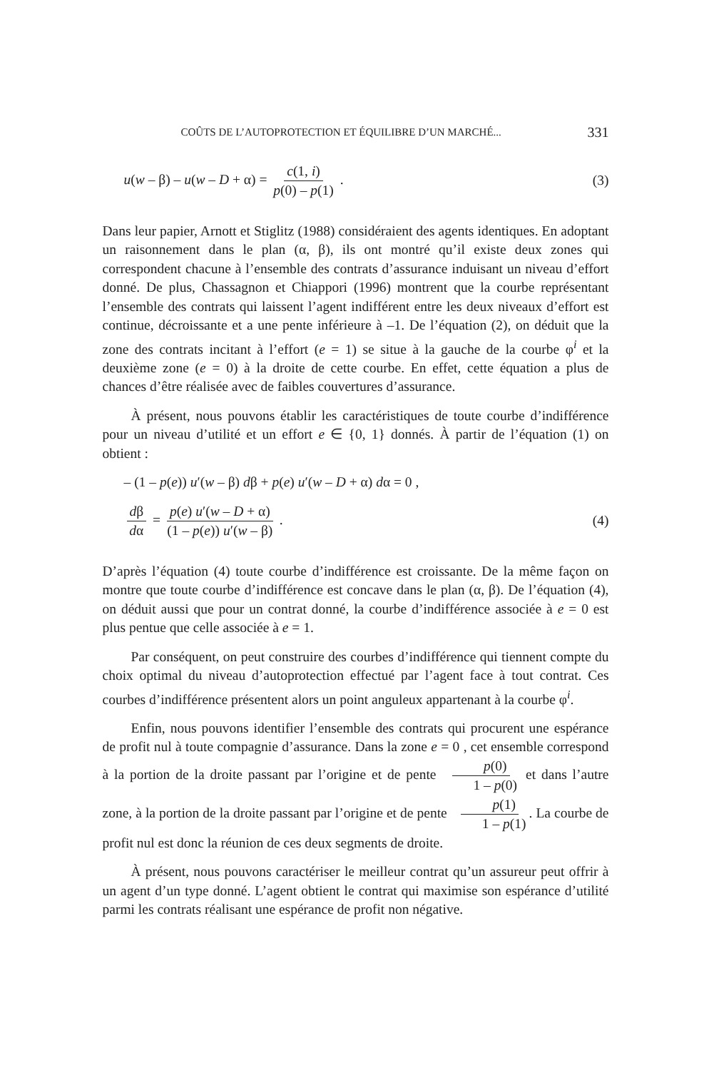COÛTS DE L’AUTOPROTECTION ET ÉQUILIBRE D’UN MARCHÉ... 331
u(w – β) – u(w – D + α) = c(1, i) p(0) – p(1) . (3)
Dans leur papier, Arnott et Stiglitz (1988) considéraient des agents identiques. En adoptant un raisonnement dans le plan (α, β), ils ont montré qu’il existe deux zones qui correspondent chacune à l’ensemble des contrats d’assurance induisant un niveau d’effort donné. De plus, Chassagnon et Chiappori (1996) montrent que la courbe représentant l’ensemble des contrats qui laissent l’agent indifférent entre les deux niveaux d’effort est continue, décroissante et a une pente inférieure à –1. De l’équation (2), on déduit que la zone des contrats incitant à l’effort (e = 1) se situe à la gauche de la courbe φ<sup>i</sup> et la deuxième zone (e = 0) à la droite de cette courbe. En effet, cette équation a plus de chances d’être réalisée avec de faibles couvertures d’assurance.
À présent, nous pouvons établir les caractéristiques de toute courbe d’indifférence pour un niveau d’utilité et un effort e ∈ {0, 1} donnés. À partir de l’équation (1) on obtient :
– (1 – p(e)) u′(w – β) dβ + p(e) u′(w – D + α) dα = 0 ,
dβ dα = p(e) u′(w – D + α) (1 – p(e)) u′(w – β) . (4)
D’après l’équation (4) toute courbe d’indifférence est croissante. De la même façon on montre que toute courbe d’indifférence est concave dans le plan (α, β). De l’équation (4), on déduit aussi que pour un contrat donné, la courbe d’indifférence associée à e = 0 est plus pentue que celle associée à e = 1.
Par conséquent, on peut construire des courbes d’indifférence qui tiennent compte du choix optimal du niveau d’autoprotection effectué par l’agent face à tout contrat. Ces courbes d’indifférence présentent alors un point anguleux appartenant à la courbe φ<sup>i</sup>.
Enfin, nous pouvons identifier l’ensemble des contrats qui procurent une espérance de profit nul à toute compagnie d’assurance. Dans la zone e = 0 , cet ensemble correspond à la portion de la droite passant par l’origine et de pente p(0) 1 – p(0) et dans l’autre zone, à la portion de la droite passant par l’origine et de pente p(1) 1 – p(1). La courbe de profit nul est donc la réunion de ces deux segments de droite.
À présent, nous pouvons caractériser le meilleur contrat qu’un assureur peut offrir à un agent d’un type donné. L’agent obtient le contrat qui maximise son espérance d’utilité parmi les contrats réalisant une espérance de profit non négative.